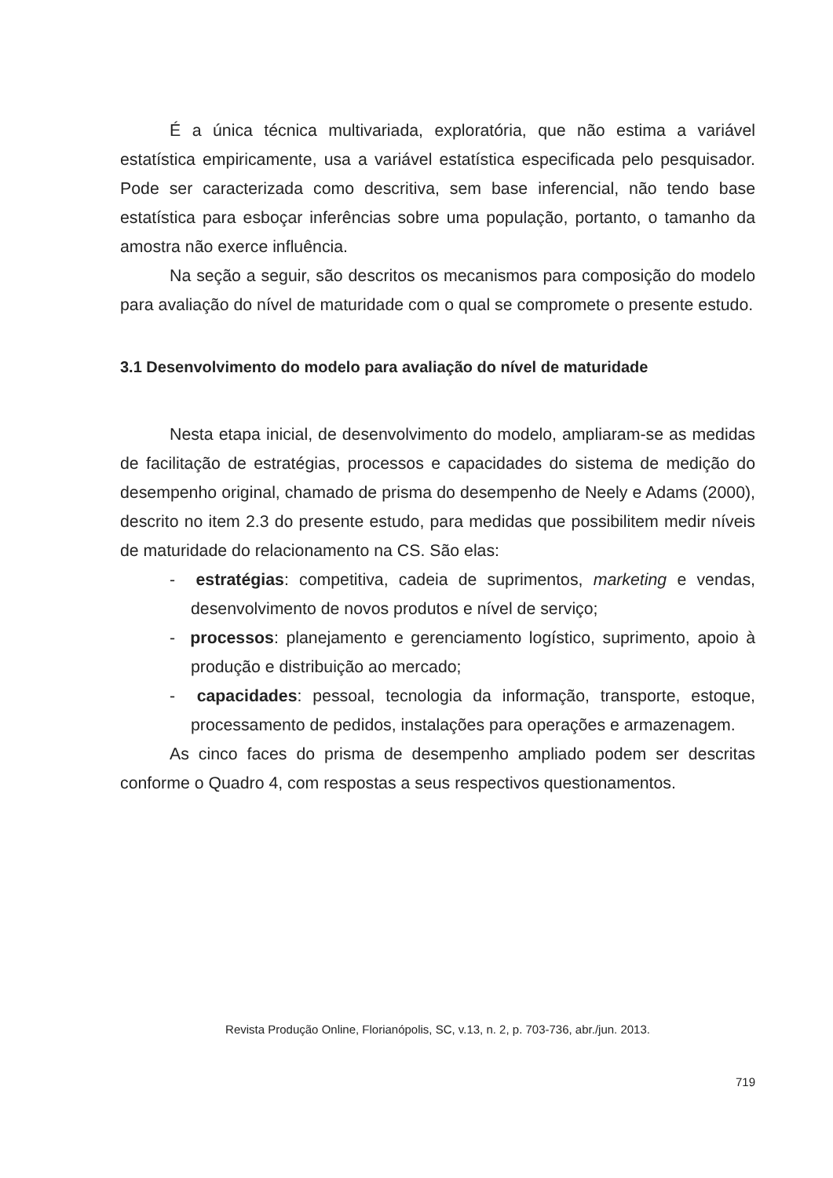É a única técnica multivariada, exploratória, que não estima a variável estatística empiricamente, usa a variável estatística especificada pelo pesquisador. Pode ser caracterizada como descritiva, sem base inferencial, não tendo base estatística para esboçar inferências sobre uma população, portanto, o tamanho da amostra não exerce influência.
Na seção a seguir, são descritos os mecanismos para composição do modelo para avaliação do nível de maturidade com o qual se compromete o presente estudo.
3.1 Desenvolvimento do modelo para avaliação do nível de maturidade
Nesta etapa inicial, de desenvolvimento do modelo, ampliaram-se as medidas de facilitação de estratégias, processos e capacidades do sistema de medição do desempenho original, chamado de prisma do desempenho de Neely e Adams (2000), descrito no item 2.3 do presente estudo, para medidas que possibilitem medir níveis de maturidade do relacionamento na CS. São elas:
- estratégias: competitiva, cadeia de suprimentos, marketing e vendas, desenvolvimento de novos produtos e nível de serviço;
- processos: planejamento e gerenciamento logístico, suprimento, apoio à produção e distribuição ao mercado;
- capacidades: pessoal, tecnologia da informação, transporte, estoque, processamento de pedidos, instalações para operações e armazenagem.
As cinco faces do prisma de desempenho ampliado podem ser descritas conforme o Quadro 4, com respostas a seus respectivos questionamentos.
Revista Produção Online, Florianópolis, SC, v.13, n. 2, p. 703-736, abr./jun. 2013.
719